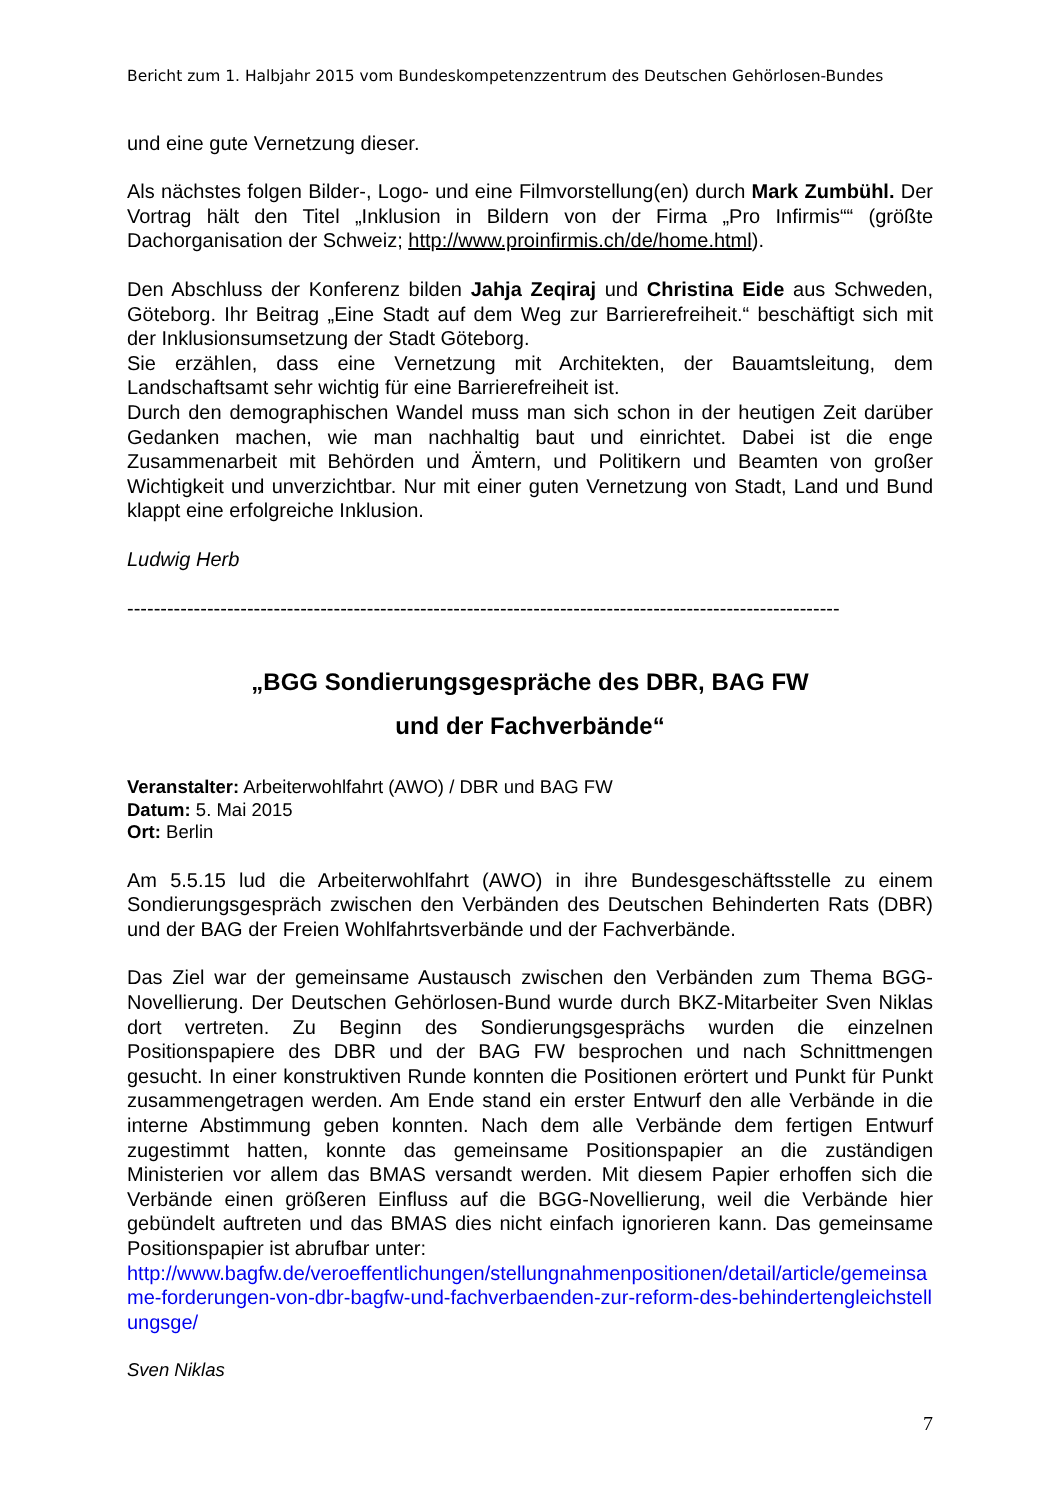Bericht zum 1. Halbjahr 2015 vom Bundeskompetenzzentrum des Deutschen Gehörlosen-Bundes
und eine gute Vernetzung dieser.
Als nächstes folgen Bilder-, Logo- und eine Filmvorstellung(en) durch Mark Zumbühl. Der Vortrag hält den Titel „Inklusion in Bildern von der Firma „Pro Infirmis““ (größte Dachorganisation der Schweiz; http://www.proinfirmis.ch/de/home.html).
Den Abschluss der Konferenz bilden Jahja Zeqiraj und Christina Eide aus Schweden, Göteborg. Ihr Beitrag „Eine Stadt auf dem Weg zur Barrierefreiheit.“ beschäftigt sich mit der Inklusionsumsetzung der Stadt Göteborg.
Sie erzählen, dass eine Vernetzung mit Architekten, der Bauamtsleitung, dem Landschaftsamt sehr wichtig für eine Barrierefreiheit ist.
Durch den demographischen Wandel muss man sich schon in der heutigen Zeit darüber Gedanken machen, wie man nachhaltig baut und einrichtet. Dabei ist die enge Zusammenarbeit mit Behörden und Ämtern, und Politikern und Beamten von großer Wichtigkeit und unverzichtbar. Nur mit einer guten Vernetzung von Stadt, Land und Bund klappt eine erfolgreiche Inklusion.
Ludwig Herb
-----------------------------------------------------------------------------------------------------------
„BGG Sondierungsgespräche des DBR, BAG FW
und der Fachverbände“
Veranstalter: Arbeiterwohlfahrt (AWO) / DBR und BAG FW
Datum: 5. Mai 2015
Ort: Berlin
Am 5.5.15 lud die Arbeiterwohlfahrt (AWO) in ihre Bundesgeschäftsstelle zu einem Sondierungsgespräch zwischen den Verbänden des Deutschen Behinderten Rats (DBR) und der BAG der Freien Wohlfahrtsverbände und der Fachverbände.
Das Ziel war der gemeinsame Austausch zwischen den Verbänden zum Thema BGG-Novellierung. Der Deutschen Gehörlosen-Bund wurde durch BKZ-Mitarbeiter Sven Niklas dort vertreten. Zu Beginn des Sondierungsgesprächs wurden die einzelnen Positionspapiere des DBR und der BAG FW besprochen und nach Schnittmengen gesucht. In einer konstruktiven Runde konnten die Positionen erörtert und Punkt für Punkt zusammengetragen werden. Am Ende stand ein erster Entwurf den alle Verbände in die interne Abstimmung geben konnten. Nach dem alle Verbände dem fertigen Entwurf zugestimmt hatten, konnte das gemeinsame Positionspapier an die zuständigen Ministerien vor allem das BMAS versandt werden. Mit diesem Papier erhoffen sich die Verbände einen größeren Einfluss auf die BGG-Novellierung, weil die Verbände hier gebündelt auftreten und das BMAS dies nicht einfach ignorieren kann. Das gemeinsame Positionspapier ist abrufbar unter:
http://www.bagfw.de/veroeffentlichungen/stellungnahmenpositionen/detail/article/gemeinsame-forderungen-von-dbr-bagfw-und-fachverbaenden-zur-reform-des-behindertengleichstellungsge/
Sven Niklas
7